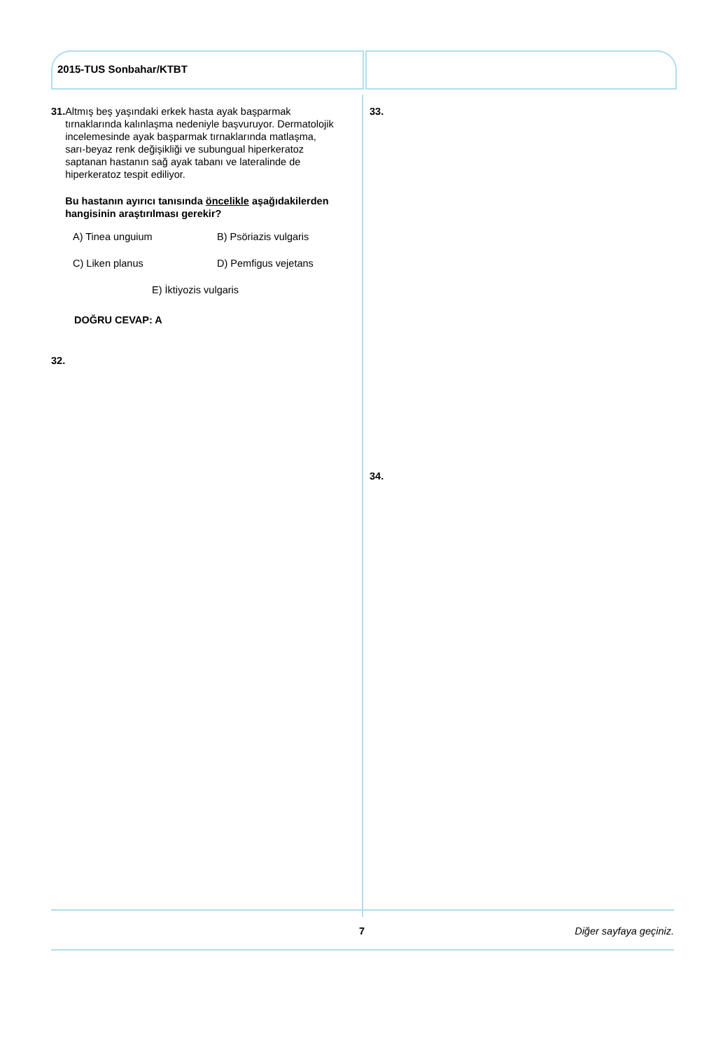2015-TUS Sonbahar/KTBT
31. Altmış beş yaşındaki erkek hasta ayak başparmak tırnaklarında kalınlaşma nedeniyle başvuruyor. Dermatolojik incelemesinde ayak başparmak tırnaklarında matlaşma, sarı-beyaz renk değişikliği ve subungual hiperkeratoz saptanan hastanın sağ ayak tabanı ve lateralinde de hiperkeratoz tespit ediliyor.
Bu hastanın ayırıcı tanısında öncelikle aşağıdakilerden hangisinin araştırılması gerekir?
A) Tinea unguium
B) Psöriazis vulgaris
C) Liken planus
D) Pemfigus vejetans
E) İktiyozis vulgaris
DOĞRU CEVAP: A
32.
33.
34.
7 Diğer sayfaya geçiniz.